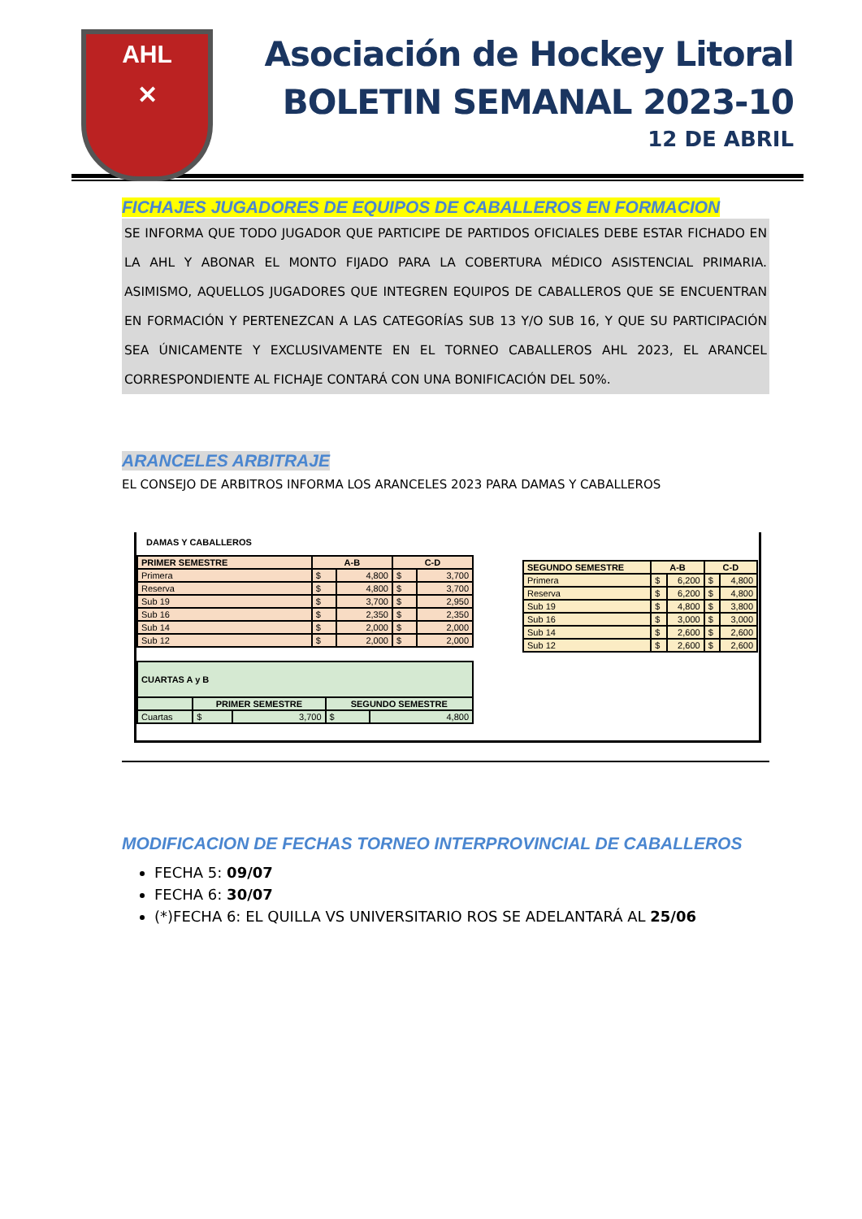AHL
✕
Asociación de Hockey Litoral
BOLETIN SEMANAL 2023-10
12 DE ABRIL
FICHAJES JUGADORES DE EQUIPOS DE CABALLEROS EN FORMACION
SE INFORMA QUE TODO JUGADOR QUE PARTICIPE DE PARTIDOS OFICIALES DEBE ESTAR FICHADO EN LA AHL Y ABONAR EL MONTO FIJADO PARA LA COBERTURA MÉDICO ASISTENCIAL PRIMARIA. ASIMISMO, AQUELLOS JUGADORES QUE INTEGREN EQUIPOS DE CABALLEROS QUE SE ENCUENTRAN EN FORMACIÓN Y PERTENEZCAN A LAS CATEGORÍAS SUB 13 Y/O SUB 16, Y QUE SU PARTICIPACIÓN SEA ÚNICAMENTE Y EXCLUSIVAMENTE EN EL TORNEO CABALLEROS AHL 2023, EL ARANCEL CORRESPONDIENTE AL FICHAJE CONTARÁ CON UNA BONIFICACIÓN DEL 50%.
ARANCELES ARBITRAJE
EL CONSEJO DE ARBITROS INFORMA LOS ARANCELES 2023 PARA DAMAS Y CABALLEROS
DAMAS Y CABALLEROS
| PRIMER SEMESTRE | A-B | | C-D | |
| --- | --- | --- | --- | --- |
| Primera | $ | 4,800 | $ | 3,700 |
| Reserva | $ | 4,800 | $ | 3,700 |
| Sub 19 | $ | 3,700 | $ | 2,950 |
| Sub 16 | $ | 2,350 | $ | 2,350 |
| Sub 14 | $ | 2,000 | $ | 2,000 |
| Sub 12 | $ | 2,000 | $ | 2,000 |
| CUARTAS A y B | | | | |
| --- | --- | --- | --- | --- |
| | PRIMER SEMESTRE | | SEGUNDO SEMESTRE | |
| Cuartas | $ | 3,700 | $ | 4,800 |
| SEGUNDO SEMESTRE | A-B | | C-D | |
| --- | --- | --- | --- | --- |
| Primera | $ | 6,200 | $ | 4,800 |
| Reserva | $ | 6,200 | $ | 4,800 |
| Sub 19 | $ | 4,800 | $ | 3,800 |
| Sub 16 | $ | 3,000 | $ | 3,000 |
| Sub 14 | $ | 2,600 | $ | 2,600 |
| Sub 12 | $ | 2,600 | $ | 2,600 |
MODIFICACION DE FECHAS TORNEO INTERPROVINCIAL DE CABALLEROS
FECHA 5: 09/07
FECHA 6: 30/07
(*)FECHA 6: EL QUILLA VS UNIVERSITARIO ROS SE ADELANTARÁ AL 25/06